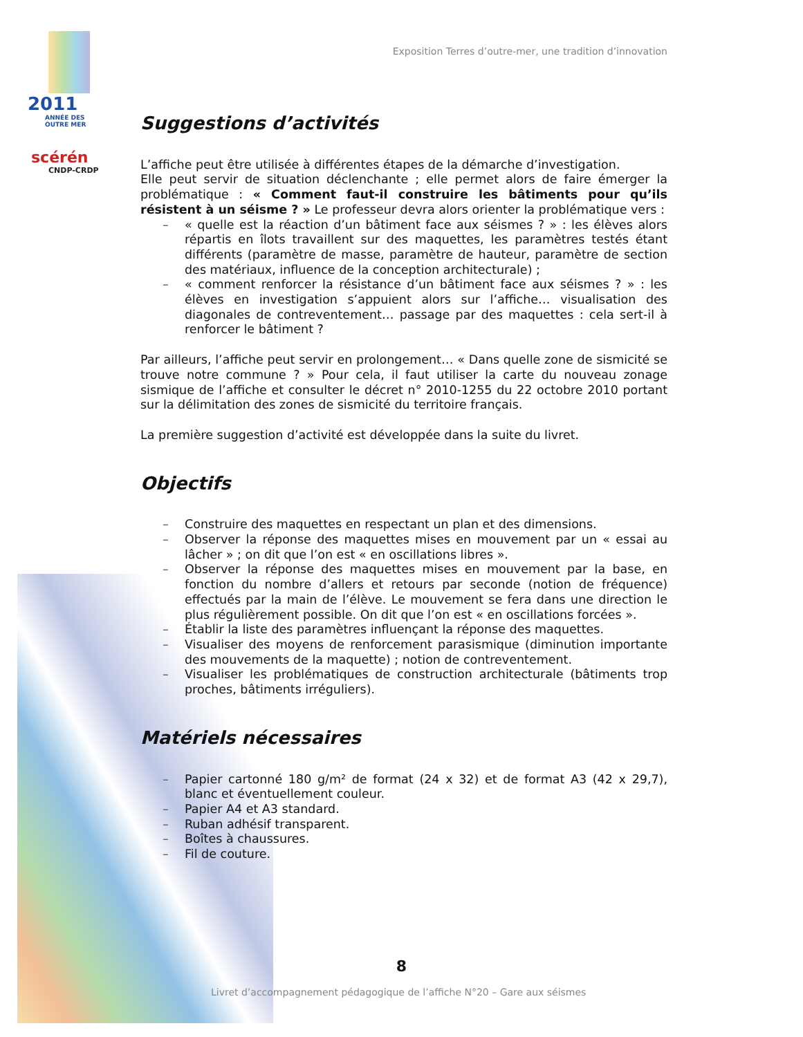2011
ANNÉE DES OUTRE MER
scérén
CNDP-CRDP
Exposition Terres d’outre-mer, une tradition d’innovation
Suggestions d’activités
L’affiche peut être utilisée à différentes étapes de la démarche d’investigation.
Elle peut servir de situation déclenchante ; elle permet alors de faire émerger la problématique : « Comment faut-il construire les bâtiments pour qu’ils résistent à un séisme ? » Le professeur devra alors orienter la problématique vers :
– « quelle est la réaction d’un bâtiment face aux séismes ? » : les élèves alors répartis en îlots travaillent sur des maquettes, les paramètres testés étant différents (paramètre de masse, paramètre de hauteur, paramètre de section des matériaux, influence de la conception architecturale) ;
– « comment renforcer la résistance d’un bâtiment face aux séismes ? » : les élèves en investigation s’appuient alors sur l’affiche… visualisation des diagonales de contreventement… passage par des maquettes : cela sert-il à renforcer le bâtiment ?
Par ailleurs, l’affiche peut servir en prolongement… « Dans quelle zone de sismicité se trouve notre commune ? » Pour cela, il faut utiliser la carte du nouveau zonage sismique de l’affiche et consulter le décret n° 2010-1255 du 22 octobre 2010 portant sur la délimitation des zones de sismicité du territoire français.
La première suggestion d’activité est développée dans la suite du livret.
Objectifs
– Construire des maquettes en respectant un plan et des dimensions.
– Observer la réponse des maquettes mises en mouvement par un « essai au lâcher » ; on dit que l’on est « en oscillations libres ».
– Observer la réponse des maquettes mises en mouvement par la base, en fonction du nombre d’allers et retours par seconde (notion de fréquence) effectués par la main de l’élève. Le mouvement se fera dans une direction le plus régulièrement possible. On dit que l’on est « en oscillations forcées ».
– Établir la liste des paramètres influençant la réponse des maquettes.
– Visualiser des moyens de renforcement parasismique (diminution importante des mouvements de la maquette) ; notion de contreventement.
– Visualiser les problématiques de construction architecturale (bâtiments trop proches, bâtiments irréguliers).
Matériels nécessaires
– Papier cartonné 180 g/m² de format (24 x 32) et de format A3 (42 x 29,7), blanc et éventuellement couleur.
– Papier A4 et A3 standard.
– Ruban adhésif transparent.
– Boîtes à chaussures.
– Fil de couture.
8
Livret d’accompagnement pédagogique de l’affiche N°20 – Gare aux séismes